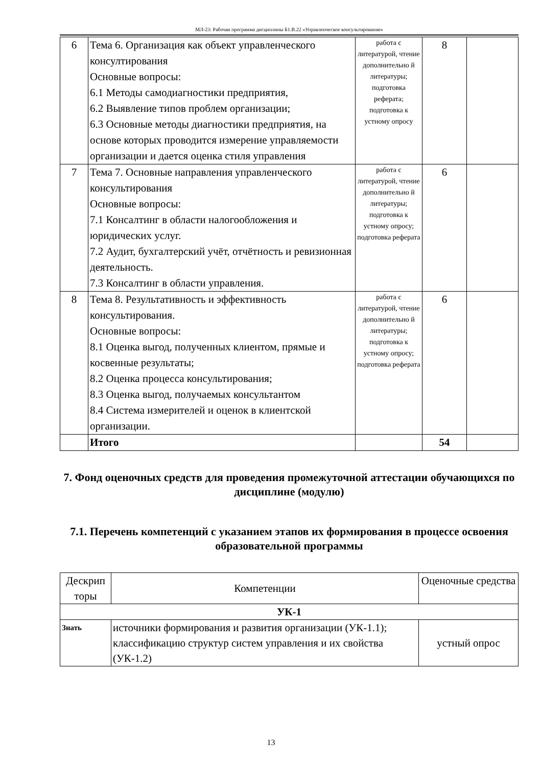МЛ-23: Рабочая программа дисциплины Б1.В.22 «Управленческое консультирование»
| 6 | Тема 6. Организация как объект управленческого консултирования Основные вопросы: 6.1 Методы самодиагностики предприятия, 6.2 Выявление типов проблем организации; 6.3 Основные методы диагностики предприятия, на основе которых проводится измерение управляемости организации и дается оценка стиля управления | работа с литературой, чтение дополнительно й литературы; подготовка реферата; подготовка к устному опросу | 8 | |
| 7 | Тема 7. Основные направления управленческого консультирования Основные вопросы: 7.1 Консалтинг в области налогообложения и юридических услуг. 7.2 Аудит, бухгалтерский учёт, отчётность и ревизионная деятельность. 7.3 Консалтинг в области управления. | работа с литературой, чтение дополнительно й литературы; подготовка к устному опросу; подготовка реферата | 6 | |
| 8 | Тема 8. Результативность и эффективность консультирования. Основные вопросы: 8.1 Оценка выгод, полученных клиентом, прямые и косвенные результаты; 8.2 Оценка процесса консультирования; 8.3 Оценка выгод, получаемых консультантом 8.4 Система измерителей и оценок в клиентской организации. | работа с литературой, чтение дополнительно й литературы; подготовка к устному опросу; подготовка реферата | 6 | |
| | Итого | | 54 | |
7. Фонд оценочных средств для проведения промежуточной аттестации обучающихся по дисциплине (модулю)
7.1. Перечень компетенций с указанием этапов их формирования в процессе освоения образовательной программы
| Дескрип торы | Компетенции | Оценочные средства |
| --- | --- | --- |
| УК-1 | | |
| Знать | источники формирования и развития организации (УК-1.1); классификацию структур систем управления и их свойства (УК-1.2) | устный опрос |
13